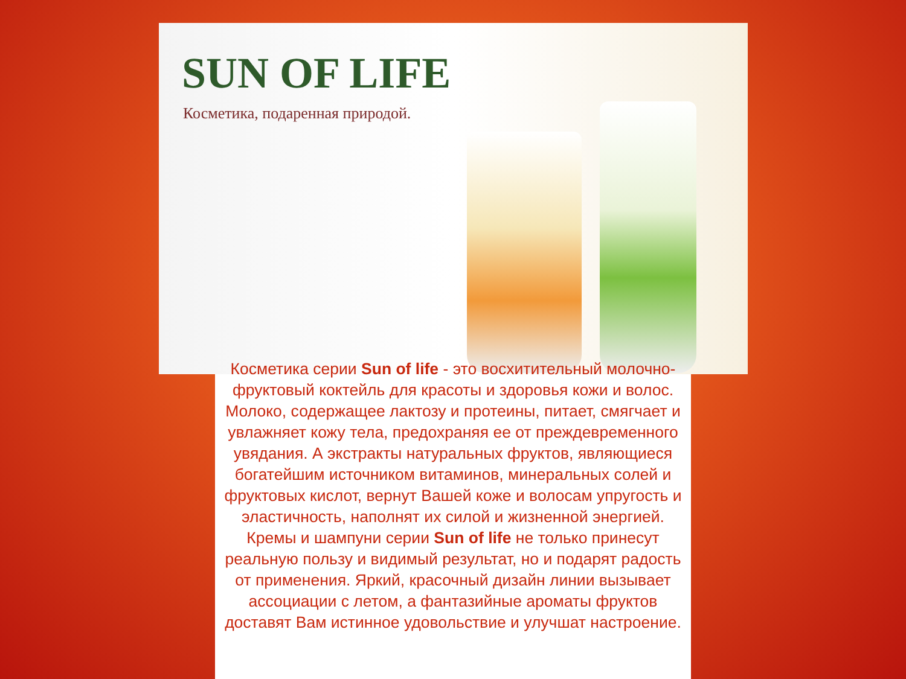SUN OF LIFE
Косметика, подаренная природой.
Косметика серии Sun of life - это восхитительный молочно-фруктовый коктейль для красоты и здоровья кожи и волос. Молоко, содержащее лактозу и протеины, питает, смягчает и увлажняет кожу тела, предохраняя ее от преждевременного увядания. А экстракты натуральных фруктов, являющиеся богатейшим источником витаминов, минеральных солей и фруктовых кислот, вернут Вашей коже и волосам упругость и эластичность, наполнят их силой и жизненной энергией. Кремы и шампуни серии Sun of life не только принесут реальную пользу и видимый результат, но и подарят радость от применения. Яркий, красочный дизайн линии вызывает ассоциации с летом, а фантазийные ароматы фруктов доставят Вам истинное удовольствие и улучшат настроение.